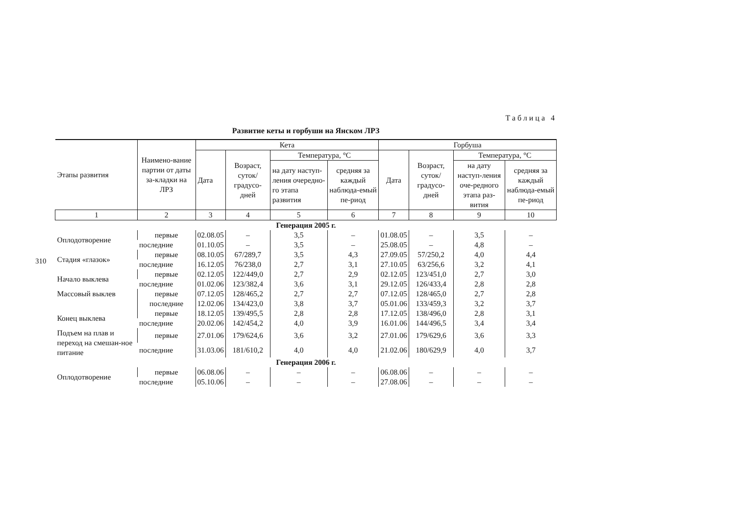310
Таблица 4
Развитие кеты и горбуши на Янском ЛРЗ
| Этапы развития | Наимено-вание партии от даты за-кладки на ЛРЗ | Кета | | | | Горбуша | | | |
| --- | --- | --- | --- | --- | --- | --- | --- | --- | --- |
| | | Дата | Возраст, суток/ градусо-дней | Температура, °С | | Дата | Возраст, суток/ градусо-дней | Температура, °С | |
| | | | | на дату наступ-ления очередно-го этапа развития | средняя за каждый наблюда-емый пе-риод | | | на дату наступ-ления оче-редного этапа раз-вития | средняя за каждый наблюда-емый пе-риод |
| 1 | 2 | 3 | 4 | 5 | 6 | 7 | 8 | 9 | 10 |
| Генерация 2005 г. | | | | | | | | | |
| Оплодотворение | первые | 02.08.05 | – | 3,5 | – | 01.08.05 | – | 3,5 | – |
| | последние | 01.10.05 | – | 3,5 | – | 25.08.05 | – | 4,8 | – |
| Стадия «глазок» | первые | 08.10.05 | 67/289,7 | 3,5 | 4,3 | 27.09.05 | 57/250,2 | 4,0 | 4,4 |
| | последние | 16.12.05 | 76/238,0 | 2,7 | 3,1 | 27.10.05 | 63/256,6 | 3,2 | 4,1 |
| Начало выклева | первые | 02.12.05 | 122/449,0 | 2,7 | 2,9 | 02.12.05 | 123/451,0 | 2,7 | 3,0 |
| | последние | 01.02.06 | 123/382,4 | 3,6 | 3,1 | 29.12.05 | 126/433,4 | 2,8 | 2,8 |
| Массовый выклев | первые | 07.12.05 | 128/465,2 | 2,7 | 2,7 | 07.12.05 | 128/465,0 | 2,7 | 2,8 |
| | последние | 12.02.06 | 134/423,0 | 3,8 | 3,7 | 05.01.06 | 133/459,3 | 3,2 | 3,7 |
| Конец выклева | первые | 18.12.05 | 139/495,5 | 2,8 | 2,8 | 17.12.05 | 138/496,0 | 2,8 | 3,1 |
| | последние | 20.02.06 | 142/454,2 | 4,0 | 3,9 | 16.01.06 | 144/496,5 | 3,4 | 3,4 |
| Подъем на плав и переход на смешан-ное питание | первые | 27.01.06 | 179/624,6 | 3,6 | 3,2 | 27.01.06 | 179/629,6 | 3,6 | 3,3 |
| | последние | 31.03.06 | 181/610,2 | 4,0 | 4,0 | 21.02.06 | 180/629,9 | 4,0 | 3,7 |
| Генерация 2006 г. | | | | | | | | | |
| Оплодотворение | первые | 06.08.06 | – | – | – | 06.08.06 | – | – | – |
| | последние | 05.10.06 | – | – | – | 27.08.06 | – | – | – |